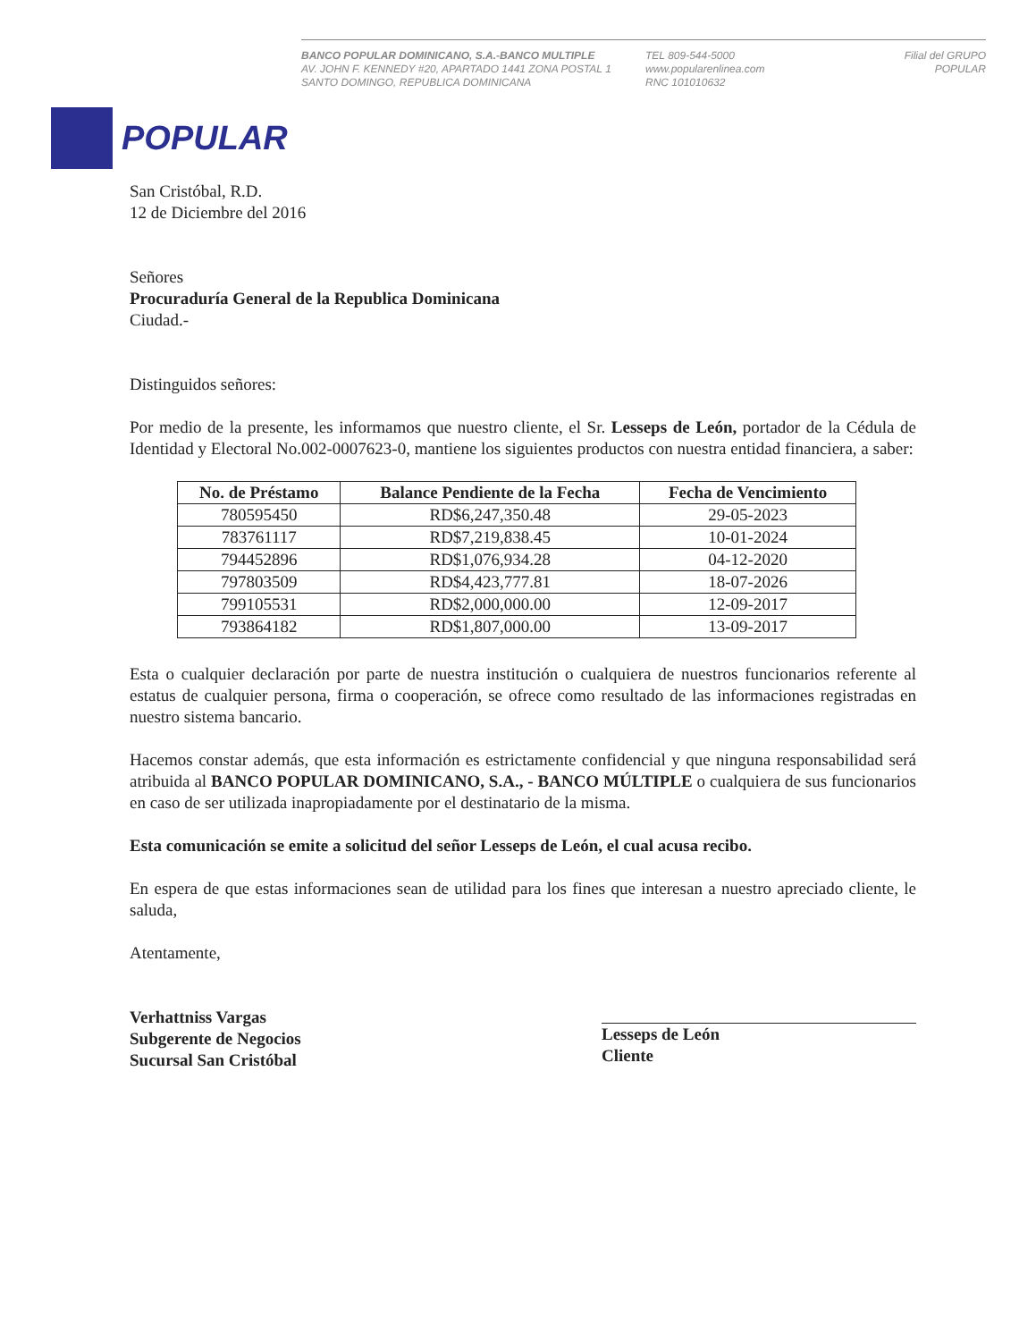BANCO POPULAR DOMINICANO, S.A.-BANCO MULTIPLE
AV. JOHN F. KENNEDY #20, APARTADO 1441 ZONA POSTAL 1
SANTO DOMINGO, REPUBLICA DOMINICANA
TEL 809-544-5000
www.popularenlinea.com
RNC 101010632
Filial del GRUPO POPULAR
POPULAR
San Cristóbal, R.D.
12 de Diciembre del 2016
Señores
Procuraduría General de la Republica Dominicana
Ciudad.-
Distinguidos señores:
Por medio de la presente, les informamos que nuestro cliente, el Sr. Lesseps de León, portador de la Cédula de Identidad y Electoral No.002-0007623-0, mantiene los siguientes productos con nuestra entidad financiera, a saber:
| No. de Préstamo | Balance Pendiente de la Fecha | Fecha de Vencimiento |
| --- | --- | --- |
| 780595450 | RD$6,247,350.48 | 29-05-2023 |
| 783761117 | RD$7,219,838.45 | 10-01-2024 |
| 794452896 | RD$1,076,934.28 | 04-12-2020 |
| 797803509 | RD$4,423,777.81 | 18-07-2026 |
| 799105531 | RD$2,000,000.00 | 12-09-2017 |
| 793864182 | RD$1,807,000.00 | 13-09-2017 |
Esta o cualquier declaración por parte de nuestra institución o cualquiera de nuestros funcionarios referente al estatus de cualquier persona, firma o cooperación, se ofrece como resultado de las informaciones registradas en nuestro sistema bancario.
Hacemos constar además, que esta información es estrictamente confidencial y que ninguna responsabilidad será atribuida al BANCO POPULAR DOMINICANO, S.A., - BANCO MÚLTIPLE o cualquiera de sus funcionarios en caso de ser utilizada inapropiadamente por el destinatario de la misma.
Esta comunicación se emite a solicitud del señor Lesseps de León, el cual acusa recibo.
En espera de que estas informaciones sean de utilidad para los fines que interesan a nuestro apreciado cliente, le saluda,
Atentamente,
Verhattniss Vargas
Subgerente de Negocios
Sucursal San Cristóbal
Lesseps de León
Cliente